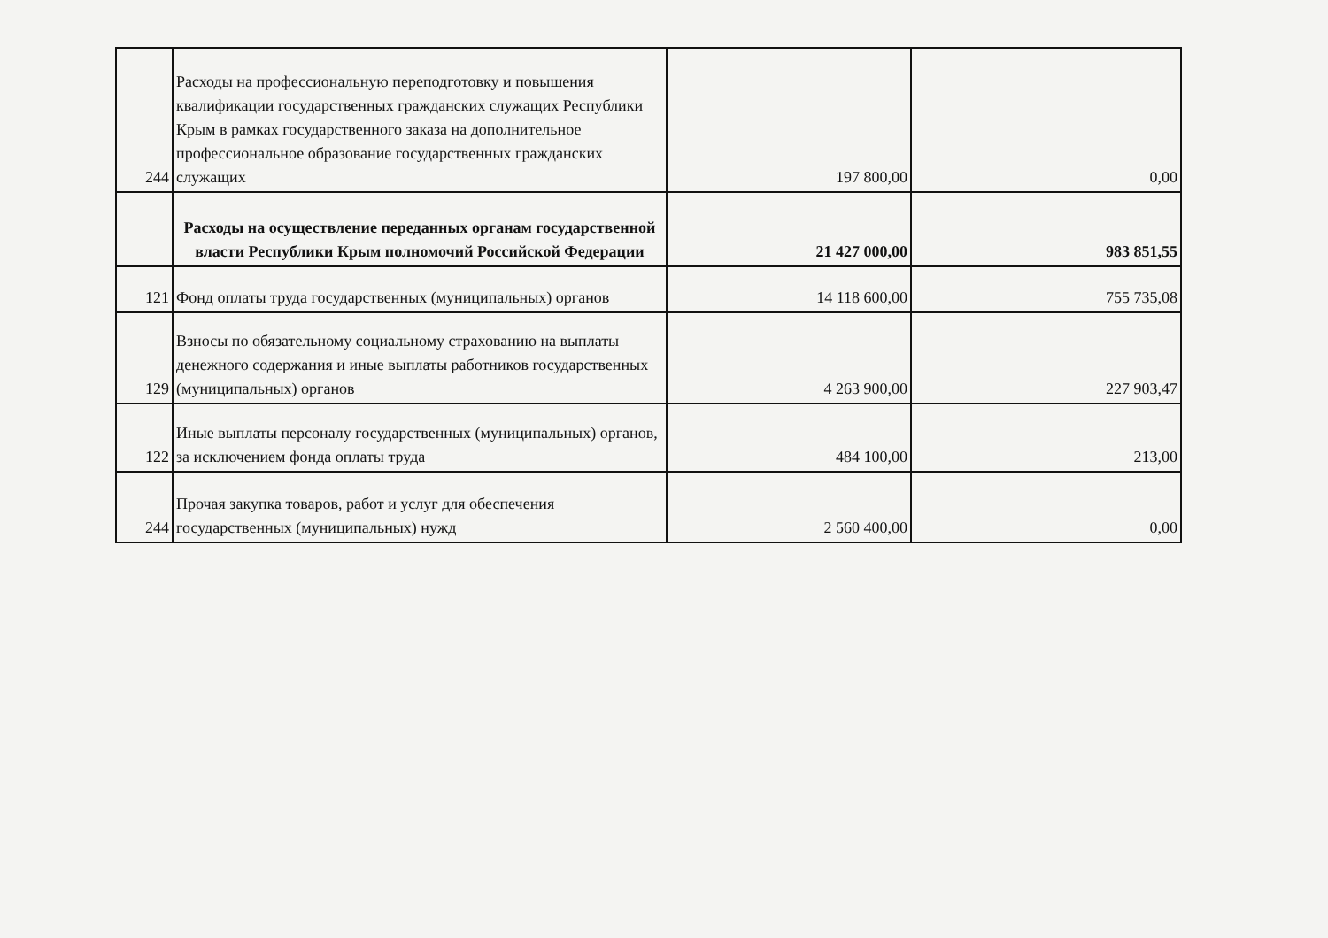| 244 | Расходы на профессиональную переподготовку и повышения квалификации государственных гражданских служащих Республики Крым в рамках государственного заказа на дополнительное профессиональное образование государственных гражданских служащих | 197 800,00 | 0,00 |
| | Расходы на осуществление переданных органам государственной власти Республики Крым полномочий Российской Федерации | 21 427 000,00 | 983 851,55 |
| 121 | Фонд оплаты труда государственных (муниципальных) органов | 14 118 600,00 | 755 735,08 |
| 129 | Взносы по обязательному социальному страхованию на выплаты денежного содержания и иные выплаты работников государственных (муниципальных) органов | 4 263 900,00 | 227 903,47 |
| 122 | Иные выплаты персоналу государственных (муниципальных) органов, за исключением фонда оплаты труда | 484 100,00 | 213,00 |
| 244 | Прочая закупка товаров, работ и услуг для обеспечения государственных (муниципальных) нужд | 2 560 400,00 | 0,00 |